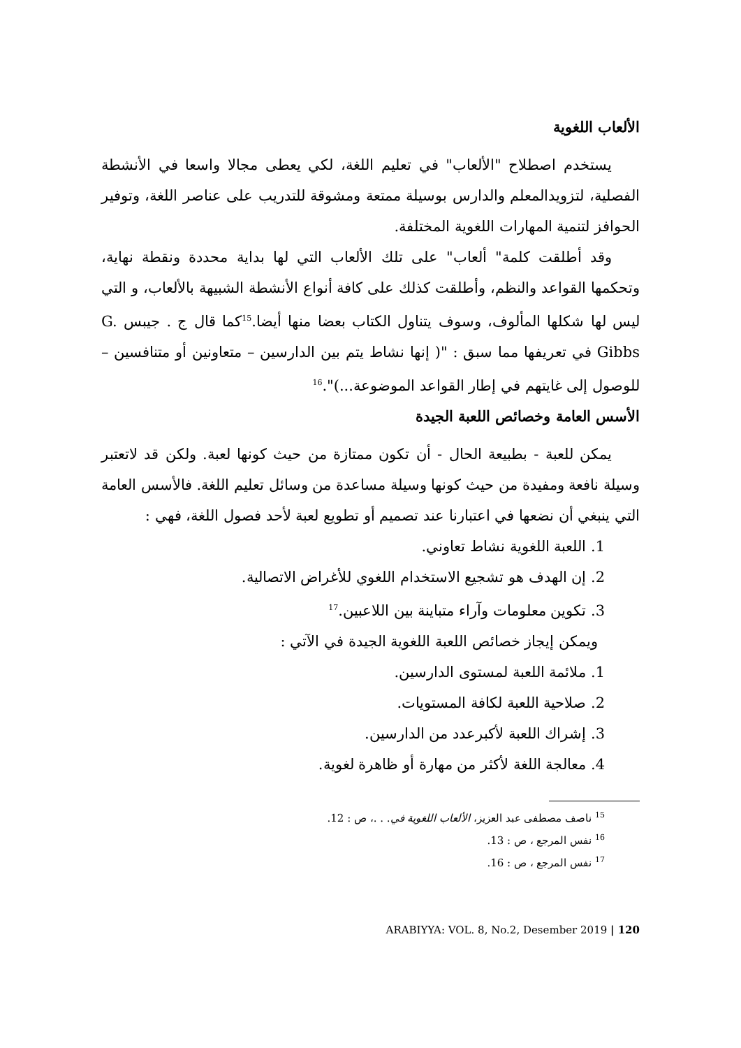الألعاب اللغوية
يستخدم اصطلاح "الألعاب" في تعليم اللغة، لكي يعطى مجالا واسعا في الأنشطة الفصلية، لتزويدالمعلم والدارس بوسيلة ممتعة ومشوقة للتدريب على عناصر اللغة، وتوفير الحوافز لتنمية المهارات اللغوية المختلفة.
وقد أطلقت كلمة" ألعاب" على تلك الألعاب التي لها بداية محددة ونقطة نهاية، وتحكمها القواعد والنظم، وأطلقت كذلك على كافة أنواع الأنشطة الشبيهة بالألعاب، و التي ليس لها شكلها المألوف، وسوف يتناول الكتاب بعضا منها أيضا.<sup>15</sup>كما قال ج . جيبس G. Gibbs في تعريفها مما سبق : "( إنها نشاط يتم بين الدارسين – متعاونين أو متنافسين – للوصول إلى غايتهم في إطار القواعد الموضوعة...)".<sup>16</sup>
الأسس العامة وخصائص اللعبة الجيدة
يمكن للعبة - بطبيعة الحال - أن تكون ممتازة من حيث كونها لعبة. ولكن قد لاتعتبر وسيلة نافعة ومفيدة من حيث كونها وسيلة مساعدة من وسائل تعليم اللغة. فالأسس العامة التي ينبغي أن نضعها في اعتبارنا عند تصميم أو تطويع لعبة لأحد فصول اللغة، فهي :
1. اللعبة اللغوية نشاط تعاوني.
2. إن الهدف هو تشجيع الاستخدام اللغوي للأغراض الاتصالية.
3. تكوين معلومات وآراء متباينة بين اللاعبين.<sup>17</sup>
ويمكن إيجاز خصائص اللعبة اللغوية الجيدة في الآتي :
1. ملائمة اللعبة لمستوى الدارسين.
2. صلاحية اللعبة لكافة المستويات.
3. إشراك اللعبة لأكبرعدد من الدارسين.
4. معالجة اللغة لأكثر من مهارة أو ظاهرة لغوية.
<sup>15</sup> ناصف مصطفى عبد العزيز، الألعاب اللغوية في. . .، ص : 12.
<sup>16</sup> نفس المرجع ، ص : 13.
<sup>17</sup> نفس المرجع ، ص : 16.
ARABIYYA: VOL. 8, No.2, Desember 2019 | 120